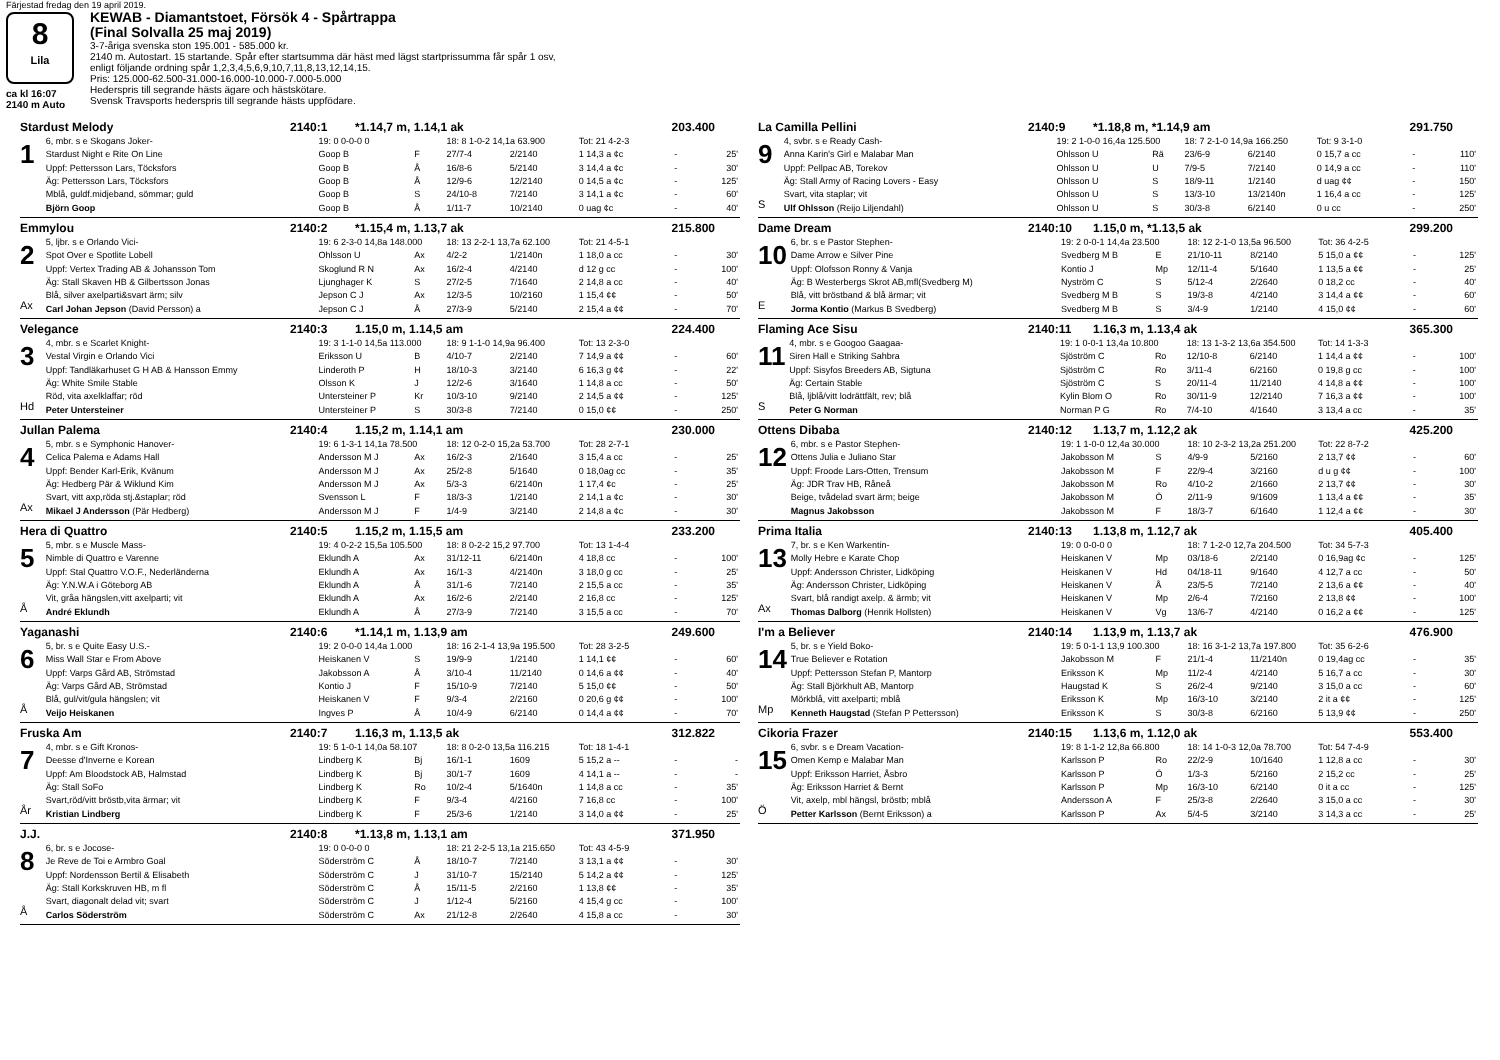Färjestad fredag den 19 april 2019.
8
Lila
ca kl 16:07
2140 m Auto
KEWAB - Diamantstoet, Försök 4 - Spårtrappa
(Final Solvalla 25 maj 2019)
3-7-åriga svenska ston 195.001 - 585.000 kr.
2140 m. Autostart. 15 startande. Spår efter startsumma där häst med lägst startprissumma får spår 1 osv,
enligt följande ordning spår 1,2,3,4,5,6,9,10,7,11,8,13,12,14,15.
Pris: 125.000-62.500-31.000-16.000-10.000-7.000-5.000
Hederspris till segrande hästs ägare och hästskötare.
Svensk Travsports hederspris till segrande hästs uppfödare.
Stardust Melody 2140:1 *1.14,7 m, 1.14,1 ak 203.400
| 1 | 6, mbr. s e Skogans Joker- | 19: 0 0-0-0 0 | | 18: 8 1-0-2 14,1a 63.900 | | Tot: 21 4-2-3 | | |
| | Stardust Night e Rite On Line | Goop B | F | 27/7-4 | 2/2140 | 1 14,3 a ¢c | - | 25' |
| | Uppf: Pettersson Lars, Töcksfors | Goop B | Å | 16/8-6 | 5/2140 | 3 14,4 a ¢c | - | 30' |
| | Äg: Pettersson Lars, Töcksfors | Goop B | Å | 12/9-6 | 12/2140 | 0 14,5 a ¢c | - | 125' |
| | Mblå, guldf.midjeband, sömmar; guld | Goop B | S | 24/10-8 | 7/2140 | 3 14,1 a ¢c | - | 60' |
| | Björn Goop | Goop B | Å | 1/11-7 | 10/2140 | 0 uag ¢c | - | 40' |
Emmylou 2140:2 *1.15,4 m, 1.13,7 ak 215.800
| 2 Ax | 5, ljbr. s e Orlando Vici- | 19: 6 2-3-0 14,8a 148.000 | | 18: 13 2-2-1 13,7a 62.100 | | Tot: 21 4-5-1 | | |
| | Spot Over e Spotlite Lobell | Ohlsson U | Ax | 4/2-2 | 1/2140n | 1 18,0 a cc | - | 30' |
| | Uppf: Vertex Trading AB & Johansson Tom | Skoglund R N | Ax | 16/2-4 | 4/2140 | d 12 g cc | - | 100' |
| | Äg: Stall Skaven HB & Gilbertsson Jonas | Ljunghager K | S | 27/2-5 | 7/1640 | 2 14,8 a cc | - | 40' |
| | Blå, silver axelparti&svart ärm; silv | Jepson C J | Ax | 12/3-5 | 10/2160 | 1 15,4 ¢¢ | - | 50' |
| | Carl Johan Jepson (David Persson) a | Jepson C J | Å | 27/3-9 | 5/2140 | 2 15,4 a ¢¢ | - | 70' |
Velegance 2140:3 1.15,0 m, 1.14,5 am 224.400
| 3 Hd | 4, mbr. s e Scarlet Knight- | 19: 3 1-1-0 14,5a 113.000 | | 18: 9 1-1-0 14,9a 96.400 | | Tot: 13 2-3-0 | | |
| | Vestal Virgin e Orlando Vici | Eriksson U | B | 4/10-7 | 2/2140 | 7 14,9 a ¢¢ | - | 60' |
| | Uppf: Tandläkarhuset G H AB & Hansson Emmy | Linderoth P | H | 18/10-3 | 3/2140 | 6 16,3 g ¢¢ | - | 22' |
| | Äg: White Smile Stable | Olsson K | J | 12/2-6 | 3/1640 | 1 14,8 a cc | - | 50' |
| | Röd, vita axelklaffar; röd | Untersteiner P | Kr | 10/3-10 | 9/2140 | 2 14,5 a ¢¢ | - | 125' |
| | Peter Untersteiner | Untersteiner P | S | 30/3-8 | 7/2140 | 0 15,0 ¢¢ | - | 250' |
Jullan Palema 2140:4 1.15,2 m, 1.14,1 am 230.000
| 4 Ax | 5, mbr. s e Symphonic Hanover- | 19: 6 1-3-1 14,1a 78.500 | | 18: 12 0-2-0 15,2a 53.700 | | Tot: 28 2-7-1 | | |
| | Celica Palema e Adams Hall | Andersson M J | Ax | 16/2-3 | 2/1640 | 3 15,4 a cc | - | 25' |
| | Uppf: Bender Karl-Erik, Kvänum | Andersson M J | Ax | 25/2-8 | 5/1640 | 0 18,0ag cc | - | 35' |
| | Äg: Hedberg Pär & Wiklund Kim | Andersson M J | Ax | 5/3-3 | 6/2140n | 1 17,4 ¢c | - | 25' |
| | Svart, vitt axp,röda stj.&staplar; röd | Svensson L | F | 18/3-3 | 1/2140 | 2 14,1 a ¢c | - | 30' |
| | Mikael J Andersson (Pär Hedberg) | Andersson M J | F | 1/4-9 | 3/2140 | 2 14,8 a ¢c | - | 30' |
Hera di Quattro 2140:5 1.15,2 m, 1.15,5 am 233.200
| 5 Å | 5, mbr. s e Muscle Mass- | 19: 4 0-2-2 15,5a 105.500 | | 18: 8 0-2-2 15,2 97.700 | | Tot: 13 1-4-4 | | |
| | Nimble di Quattro e Varenne | Eklundh A | Ax | 31/12-11 | 6/2140n | 4 18,8 cc | - | 100' |
| | Uppf: Stal Quattro V.O.F., Nederländerna | Eklundh A | Ax | 16/1-3 | 4/2140n | 3 18,0 g cc | - | 25' |
| | Äg: Y.N.W.A i Göteborg AB | Eklundh A | Å | 31/1-6 | 7/2140 | 2 15,5 a cc | - | 35' |
| | Vit, gråa hängslen,vitt axelparti; vit | Eklundh A | Ax | 16/2-6 | 2/2140 | 2 16,8 cc | - | 125' |
| | André Eklundh | Eklundh A | Å | 27/3-9 | 7/2140 | 3 15,5 a cc | - | 70' |
Yaganashi 2140:6 *1.14,1 m, 1.13,9 am 249.600
| 6 Å | 5, br. s e Quite Easy U.S.- | 19: 2 0-0-0 14,4a 1.000 | | 18: 16 2-1-4 13,9a 195.500 | | Tot: 28 3-2-5 | | |
| | Miss Wall Star e From Above | Heiskanen V | S | 19/9-9 | 1/2140 | 1 14,1 ¢¢ | - | 60' |
| | Uppf: Varps Gård AB, Strömstad | Jakobsson A | Å | 3/10-4 | 11/2140 | 0 14,6 a ¢¢ | - | 40' |
| | Äg: Varps Gård AB, Strömstad | Kontio J | F | 15/10-9 | 7/2140 | 5 15,0 ¢¢ | - | 50' |
| | Blå, gul/vit/gula hängslen; vit | Heiskanen V | F | 9/3-4 | 2/2160 | 0 20,6 g ¢¢ | - | 100' |
| | Veijo Heiskanen | Ingves P | Å | 10/4-9 | 6/2140 | 0 14,4 a ¢¢ | - | 70' |
Fruska Am 2140:7 1.16,3 m, 1.13,5 ak 312.822
| 7 År | 4, mbr. s e Gift Kronos- | 19: 5 1-0-1 14,0a 58.107 | | 18: 8 0-2-0 13,5a 116.215 | | Tot: 18 1-4-1 | | |
| | Deesse d'Inverne e Korean | Lindberg K | Bj | 16/1-1 | 1609 | 5 15,2 a -- | - | - |
| | Uppf: Am Bloodstock AB, Halmstad | Lindberg K | Bj | 30/1-7 | 1609 | 4 14,1 a -- | - | - |
| | Äg: Stall SoFo | Lindberg K | Ro | 10/2-4 | 5/1640n | 1 14,8 a cc | - | 35' |
| | Svart,röd/vitt bröstb,vita ärmar; vit | Lindberg K | F | 9/3-4 | 4/2160 | 7 16,8 cc | - | 100' |
| | Kristian Lindberg | Lindberg K | F | 25/3-6 | 1/2140 | 3 14,0 a ¢¢ | - | 25' |
J.J. 2140:8 *1.13,8 m, 1.13,1 am 371.950
| 8 Å | 6, br. s e Jocose- | 19: 0 0-0-0 0 | | 18: 21 2-2-5 13,1a 215.650 | | Tot: 43 4-5-9 | | |
| | Je Reve de Toi e Armbro Goal | Söderström C | Å | 18/10-7 | 7/2140 | 3 13,1 a ¢¢ | - | 30' |
| | Uppf: Nordensson Bertil & Elisabeth | Söderström C | J | 31/10-7 | 15/2140 | 5 14,2 a ¢¢ | - | 125' |
| | Äg: Stall Korkskruven HB, m fl | Söderström C | Å | 15/11-5 | 2/2160 | 1 13,8 ¢¢ | - | 35' |
| | Svart, diagonalt delad vit; svart | Söderström C | J | 1/12-4 | 5/2160 | 4 15,4 g cc | - | 100' |
| | Carlos Söderström | Söderström C | Ax | 21/12-8 | 2/2640 | 4 15,8 a cc | - | 30' |
La Camilla Pellini 2140:9 *1.18,8 m, *1.14,9 am 291.750
| 9 S | 4, svbr. s e Ready Cash- | 19: 2 1-0-0 16,4a 125.500 | | 18: 7 2-1-0 14,9a 166.250 | | Tot: 9 3-1-0 | | |
| | Anna Karin's Girl e Malabar Man | Ohlsson U | Rä | 23/6-9 | 6/2140 | 0 15,7 a cc | - | 110' |
| | Uppf: Pellpac AB, Torekov | Ohlsson U | U | 7/9-5 | 7/2140 | 0 14,9 a cc | - | 110' |
| | Äg: Stall Army of Racing Lovers - Easy | Ohlsson U | S | 18/9-11 | 1/2140 | d uag ¢¢ | - | 150' |
| | Svart, vita staplar; vit | Ohlsson U | S | 13/3-10 | 13/2140n | 1 16,4 a cc | - | 125' |
| | Ulf Ohlsson (Reijo Liljendahl) | Ohlsson U | S | 30/3-8 | 6/2140 | 0 u cc | - | 250' |
Dame Dream 2140:10 1.15,0 m, *1.13,5 ak 299.200
| 10 E | 6, br. s e Pastor Stephen- | 19: 2 0-0-1 14,4a 23.500 | | 18: 12 2-1-0 13,5a 96.500 | | Tot: 36 4-2-5 | | |
| | Dame Arrow e Silver Pine | Svedberg M B | E | 21/10-11 | 8/2140 | 5 15,0 a ¢¢ | - | 125' |
| | Uppf: Olofsson Ronny & Vanja | Kontio J | Mp | 12/11-4 | 5/1640 | 1 13,5 a ¢¢ | - | 25' |
| | Äg: B Westerbergs Skrot AB,mfl(Svedberg M) | Nyström C | S | 5/12-4 | 2/2640 | 0 18,2 cc | - | 40' |
| | Blå, vitt bröstband & blå ärmar; vit | Svedberg M B | S | 19/3-8 | 4/2140 | 3 14,4 a ¢¢ | - | 60' |
| | Jorma Kontio (Markus B Svedberg) | Svedberg M B | S | 3/4-9 | 1/2140 | 4 15,0 ¢¢ | - | 60' |
Flaming Ace Sisu 2140:11 1.16,3 m, 1.13,4 ak 365.300
| 11 S | 4, mbr. s e Googoo Gaagaa- | 19: 1 0-0-1 13,4a 10.800 | | 18: 13 1-3-2 13,6a 354.500 | | Tot: 14 1-3-3 | | |
| | Siren Hall e Striking Sahbra | Sjöström C | Ro | 12/10-8 | 6/2140 | 1 14,4 a ¢¢ | - | 100' |
| | Uppf: Sisyfos Breeders AB, Sigtuna | Sjöström C | Ro | 3/11-4 | 6/2160 | 0 19,8 g cc | - | 100' |
| | Äg: Certain Stable | Sjöström C | S | 20/11-4 | 11/2140 | 4 14,8 a ¢¢ | - | 100' |
| | Blå, ljblå/vitt lodrättfält, rev; blå | Kylin Blom O | Ro | 30/11-9 | 12/2140 | 7 16,3 a ¢¢ | - | 100' |
| | Peter G Norman | Norman P G | Ro | 7/4-10 | 4/1640 | 3 13,4 a cc | - | 35' |
Ottens Dibaba 2140:12 1.13,7 m, 1.12,2 ak 425.200
| 12 | 6, mbr. s e Pastor Stephen- | 19: 1 1-0-0 12,4a 30.000 | | 18: 10 2-3-2 13,2a 251.200 | | Tot: 22 8-7-2 | | |
| | Ottens Julia e Juliano Star | Jakobsson M | S | 4/9-9 | 5/2160 | 2 13,7 ¢¢ | - | 60' |
| | Uppf: Froode Lars-Otten, Trensum | Jakobsson M | F | 22/9-4 | 3/2160 | d u g ¢¢ | - | 100' |
| | Äg: JDR Trav HB, Råneå | Jakobsson M | Ro | 4/10-2 | 2/1660 | 2 13,7 ¢¢ | - | 30' |
| | Beige, tvådelad svart ärm; beige | Jakobsson M | Ö | 2/11-9 | 9/1609 | 1 13,4 a ¢¢ | - | 35' |
| | Magnus Jakobsson | Jakobsson M | F | 18/3-7 | 6/1640 | 1 12,4 a ¢¢ | - | 30' |
Prima Italia 2140:13 1.13,8 m, 1.12,7 ak 405.400
| 13 Ax | 7, br. s e Ken Warkentin- | 19: 0 0-0-0 0 | | 18: 7 1-2-0 12,7a 204.500 | | Tot: 34 5-7-3 | | |
| | Molly Hebre e Karate Chop | Heiskanen V | Mp | 03/18-6 | 2/2140 | 0 16,9ag ¢c | - | 125' |
| | Uppf: Andersson Christer, Lidköping | Heiskanen V | Hd | 04/18-11 | 9/1640 | 4 12,7 a cc | - | 50' |
| | Äg: Andersson Christer, Lidköping | Heiskanen V | Å | 23/5-5 | 7/2140 | 2 13,6 a ¢¢ | - | 40' |
| | Svart, blå randigt axelp. & ärmb; vit | Heiskanen V | Mp | 2/6-4 | 7/2160 | 2 13,8 ¢¢ | - | 100' |
| | Thomas Dalborg (Henrik Hollsten) | Heiskanen V | Vg | 13/6-7 | 4/2140 | 0 16,2 a ¢¢ | - | 125' |
I'm a Believer 2140:14 1.13,9 m, 1.13,7 ak 476.900
| 14 Mp | 5, br. s e Yield Boko- | 19: 5 0-1-1 13,9 100.300 | | 18: 16 3-1-2 13,7a 197.800 | | Tot: 35 6-2-6 | | |
| | True Believer e Rotation | Jakobsson M | F | 21/1-4 | 11/2140n | 0 19,4ag cc | - | 35' |
| | Uppf: Pettersson Stefan P, Mantorp | Eriksson K | Mp | 11/2-4 | 4/2140 | 5 16,7 a cc | - | 30' |
| | Äg: Stall Björkhult AB, Mantorp | Haugstad K | S | 26/2-4 | 9/2140 | 3 15,0 a cc | - | 60' |
| | Mörkblå, vitt axelparti; mblå | Eriksson K | Mp | 16/3-10 | 3/2140 | 2 it a ¢¢ | - | 125' |
| | Kenneth Haugstad (Stefan P Pettersson) | Eriksson K | S | 30/3-8 | 6/2160 | 5 13,9 ¢¢ | - | 250' |
Cikoria Frazer 2140:15 1.13,6 m, 1.12,0 ak 553.400
| 15 Ö | 6, svbr. s e Dream Vacation- | 19: 8 1-1-2 12,8a 66.800 | | 18: 14 1-0-3 12,0a 78.700 | | Tot: 54 7-4-9 | | |
| | Omen Kemp e Malabar Man | Karlsson P | Ro | 22/2-9 | 10/1640 | 1 12,8 a cc | - | 30' |
| | Uppf: Eriksson Harriet, Åsbro | Karlsson P | Ö | 1/3-3 | 5/2160 | 2 15,2 cc | - | 25' |
| | Äg: Eriksson Harriet & Bernt | Karlsson P | Mp | 16/3-10 | 6/2140 | 0 it a cc | - | 125' |
| | Vit, axelp, mbl hängsl, bröstb; mblå | Andersson A | F | 25/3-8 | 2/2640 | 3 15,0 a cc | - | 30' |
| | Petter Karlsson (Bernt Eriksson) a | Karlsson P | Ax | 5/4-5 | 3/2140 | 3 14,3 a cc | - | 25' |